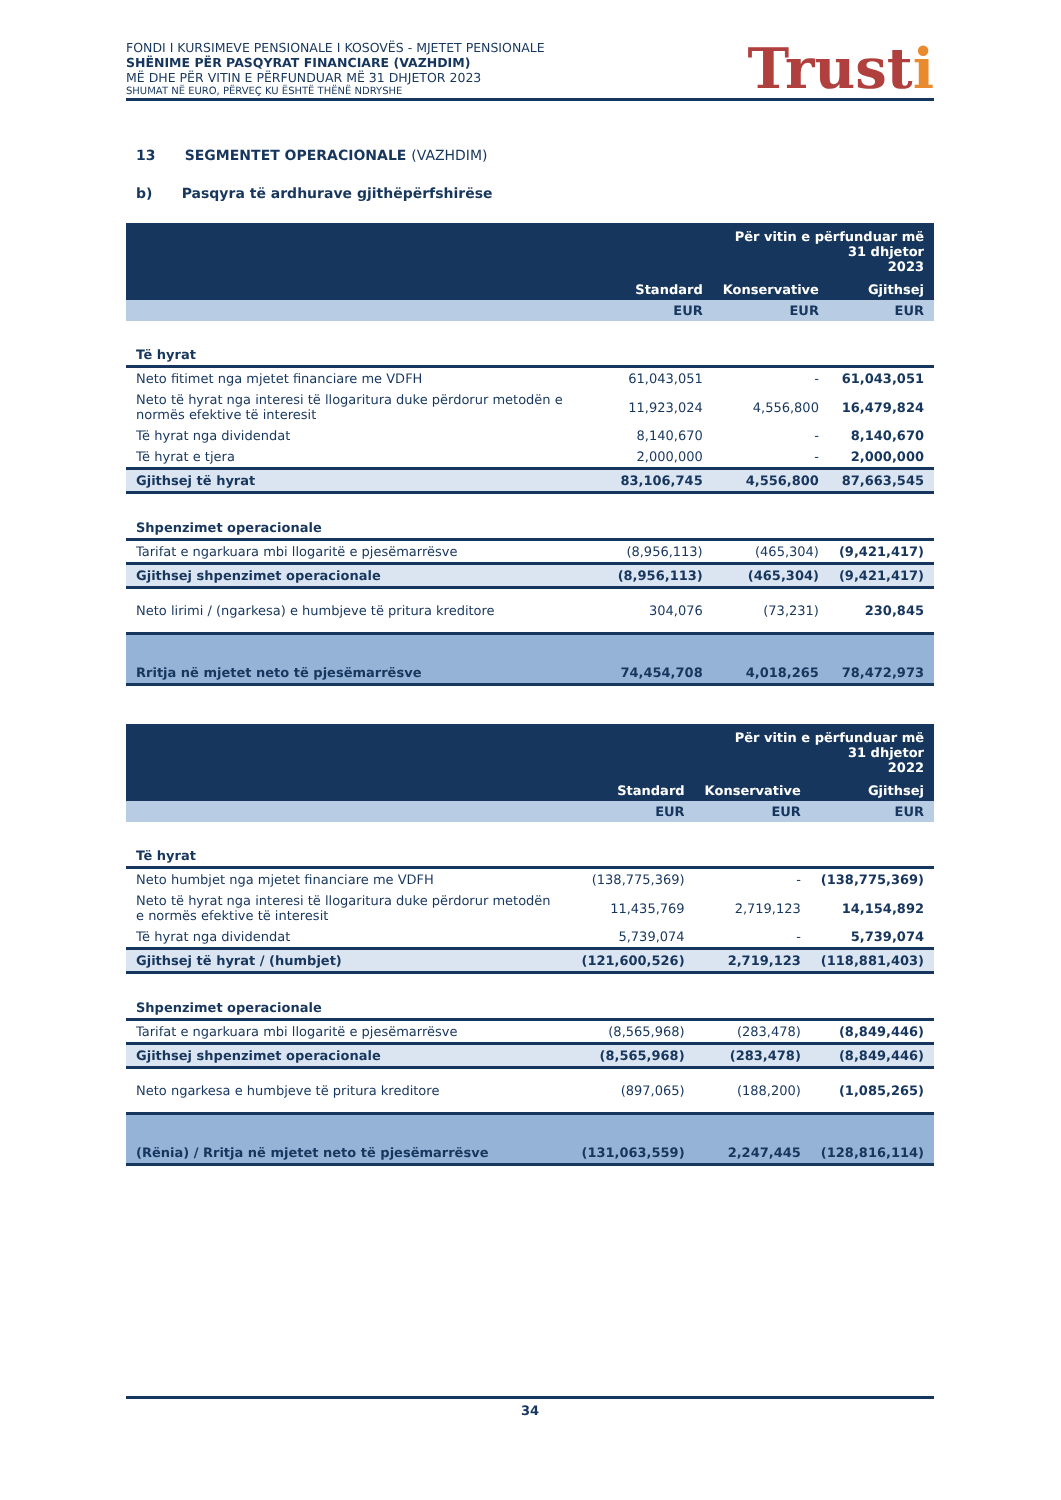FONDI I KURSIMEVE PENSIONALE I KOSOVËS - MJETET PENSIONALE
SHËNIME PËR PASQYRAT FINANCIARE (VAZHDIM)
MË DHE PËR VITIN E PËRFUNDUAR MË 31 DHJETOR 2023
SHUMAT NË EURO, PËRVEÇ KU ËSHTË THËNË NDRYSHE
Trusti
13 SEGMENTET OPERACIONALE (VAZHDIM)
b) Pasqyra të ardhurave gjithëpërfshirëse
| | Për vitin e përfunduar më 31 dhjetor 2023 | | |
| --- | --- | --- | --- |
| | Standard | Konservative | Gjithsej |
| | EUR | EUR | EUR |
| Të hyrat | | | |
| Neto fitimet nga mjetet financiare me VDFH | 61,043,051 | - | 61,043,051 |
| Neto të hyrat nga interesi të llogaritura duke përdorur metodën e normës efektive të interesit | 11,923,024 | 4,556,800 | 16,479,824 |
| Të hyrat nga dividendat | 8,140,670 | - | 8,140,670 |
| Të hyrat e tjera | 2,000,000 | - | 2,000,000 |
| Gjithsej të hyrat | 83,106,745 | 4,556,800 | 87,663,545 |
| Shpenzimet operacionale | | | |
| Tarifat e ngarkuara mbi llogaritë e pjesëmarrësve | (8,956,113) | (465,304) | (9,421,417) |
| Gjithsej shpenzimet operacionale | (8,956,113) | (465,304) | (9,421,417) |
| Neto lirimi / (ngarkesa) e humbjeve të pritura kreditore | 304,076 | (73,231) | 230,845 |
| Rritja në mjetet neto të pjesëmarrësve | 74,454,708 | 4,018,265 | 78,472,973 |
| | Për vitin e përfunduar më 31 dhjetor 2022 | | |
| --- | --- | --- | --- |
| | Standard | Konservative | Gjithsej |
| | EUR | EUR | EUR |
| Të hyrat | | | |
| Neto humbjet nga mjetet financiare me VDFH | (138,775,369) | - | (138,775,369) |
| Neto të hyrat nga interesi të llogaritura duke përdorur metodën e normës efektive të interesit | 11,435,769 | 2,719,123 | 14,154,892 |
| Të hyrat nga dividendat | 5,739,074 | - | 5,739,074 |
| Gjithsej të hyrat / (humbjet) | (121,600,526) | 2,719,123 | (118,881,403) |
| Shpenzimet operacionale | | | |
| Tarifat e ngarkuara mbi llogaritë e pjesëmarrësve | (8,565,968) | (283,478) | (8,849,446) |
| Gjithsej shpenzimet operacionale | (8,565,968) | (283,478) | (8,849,446) |
| Neto ngarkesa e humbjeve të pritura kreditore | (897,065) | (188,200) | (1,085,265) |
| (Rënia) / Rritja në mjetet neto të pjesëmarrësve | (131,063,559) | 2,247,445 | (128,816,114) |
34